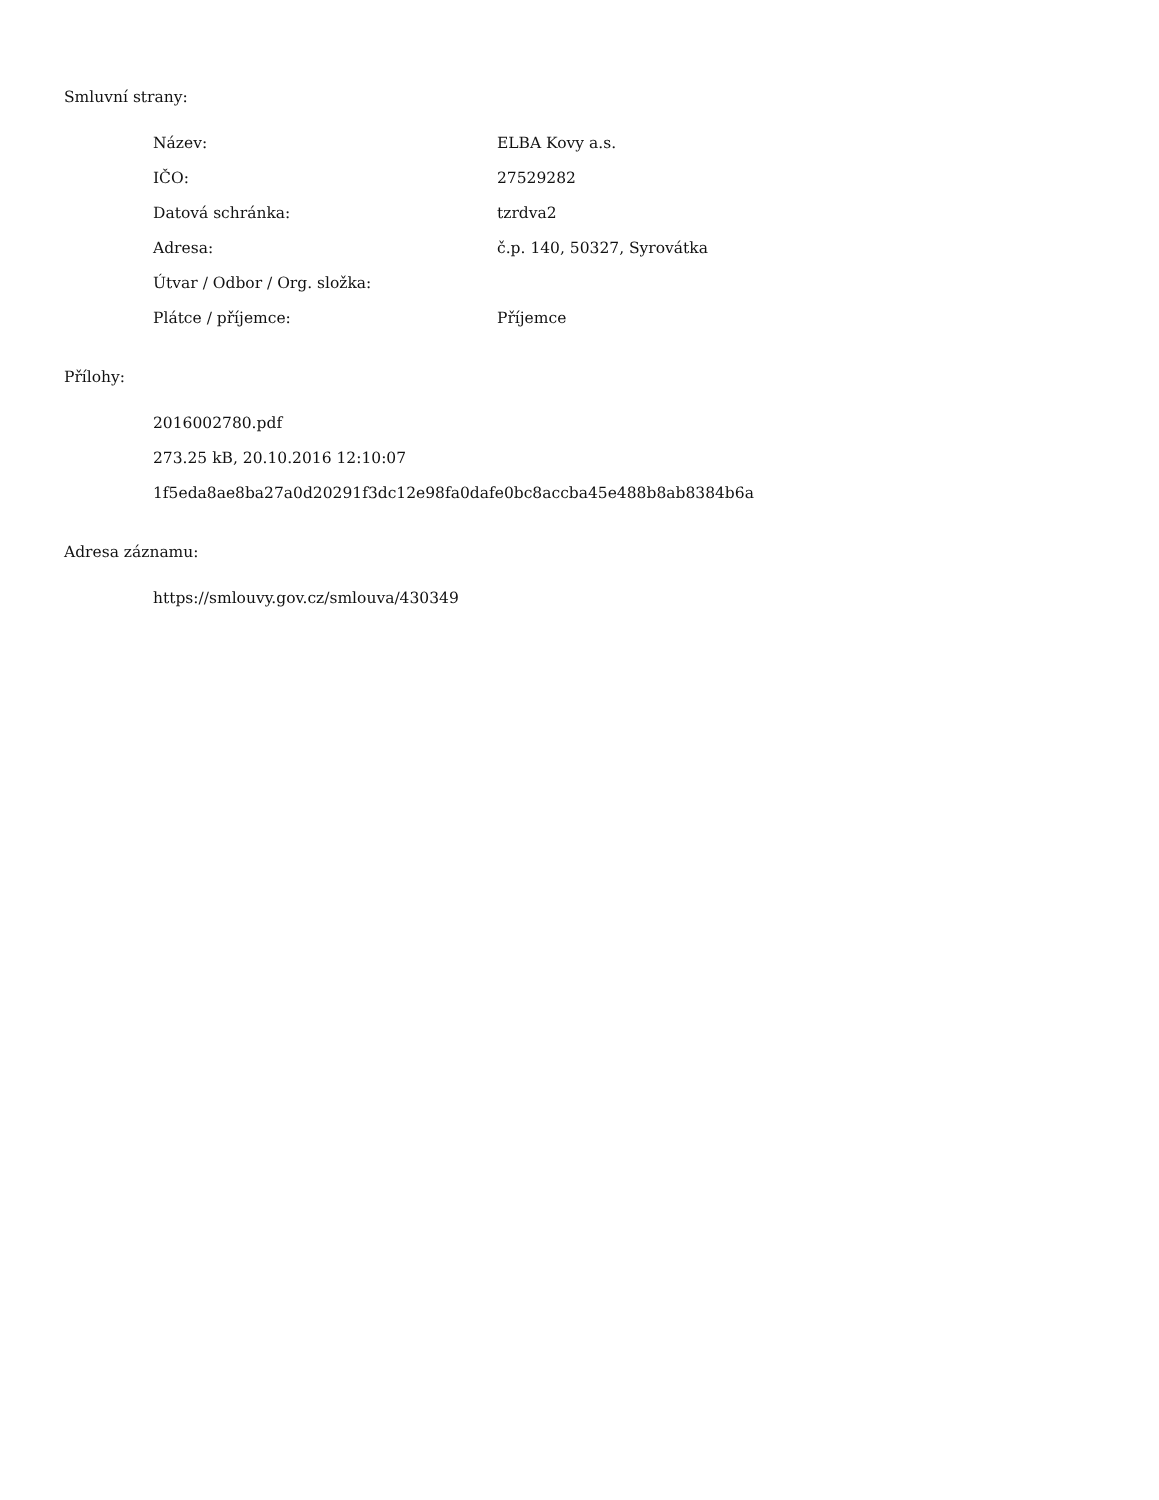Smluvní strany:
Název: ELBA Kovy a.s.
IČO: 27529282
Datová schránka: tzrdva2
Adresa: č.p. 140, 50327, Syrovátka
Útvar / Odbor / Org. složka:
Plátce / příjemce: Příjemce
Přílohy:
2016002780.pdf
273.25 kB, 20.10.2016 12:10:07
1f5eda8ae8ba27a0d20291f3dc12e98fa0dafe0bc8accba45e488b8ab8384b6a
Adresa záznamu:
https://smlouvy.gov.cz/smlouva/430349